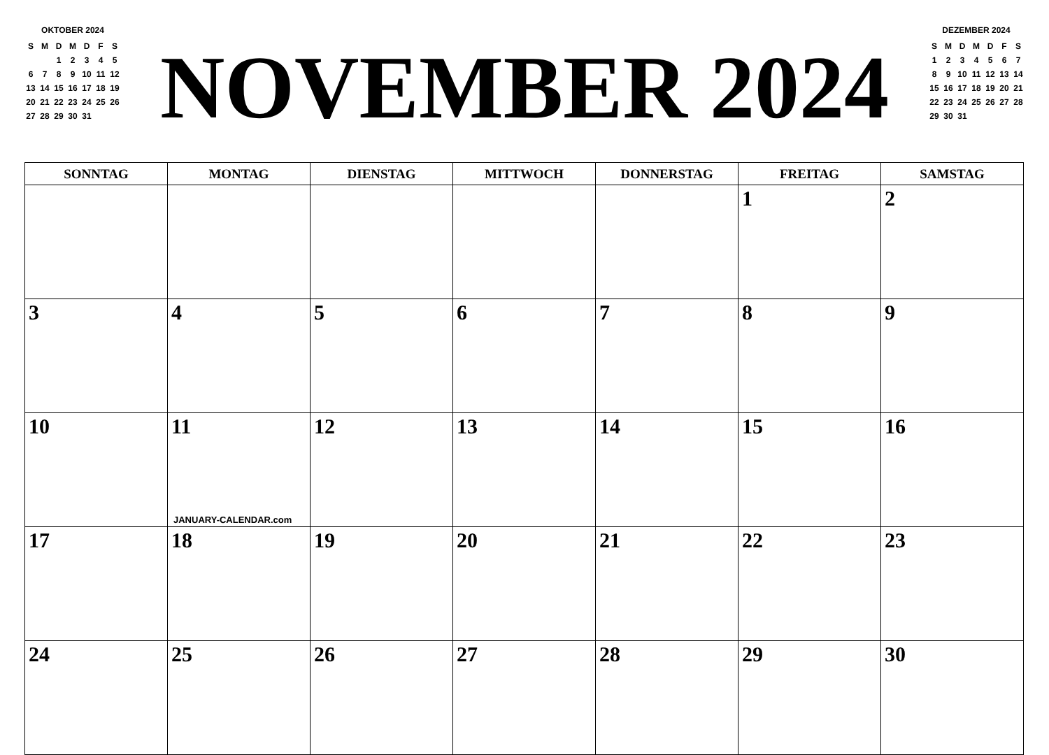OKTOBER 2024
| S | M | D | M | D | F | S |
| --- | --- | --- | --- | --- | --- | --- |
| | | 1 | 2 | 3 | 4 | 5 |
| 6 | 7 | 8 | 9 | 10 | 11 | 12 |
| 13 | 14 | 15 | 16 | 17 | 18 | 19 |
| 20 | 21 | 22 | 23 | 24 | 25 | 26 |
| 27 | 28 | 29 | 30 | 31 | | |
NOVEMBER 2024
DEZEMBER 2024
| S | M | D | M | D | F | S |
| --- | --- | --- | --- | --- | --- | --- |
| 1 | 2 | 3 | 4 | 5 | 6 | 7 |
| 8 | 9 | 10 | 11 | 12 | 13 | 14 |
| 15 | 16 | 17 | 18 | 19 | 20 | 21 |
| 22 | 23 | 24 | 25 | 26 | 27 | 28 |
| 29 | 30 | 31 | | | | |
| SONNTAG | MONTAG | DIENSTAG | MITTWOCH | DONNERSTAG | FREITAG | SAMSTAG |
| --- | --- | --- | --- | --- | --- | --- |
| | | | | | 1 | 2 |
| 3 | 4 | 5 | 6 | 7 | 8 | 9 |
| 10 | 11 JANUARY-CALENDAR.com | 12 | 13 | 14 | 15 | 16 |
| 17 | 18 | 19 | 20 | 21 | 22 | 23 |
| 24 | 25 | 26 | 27 | 28 | 29 | 30 |